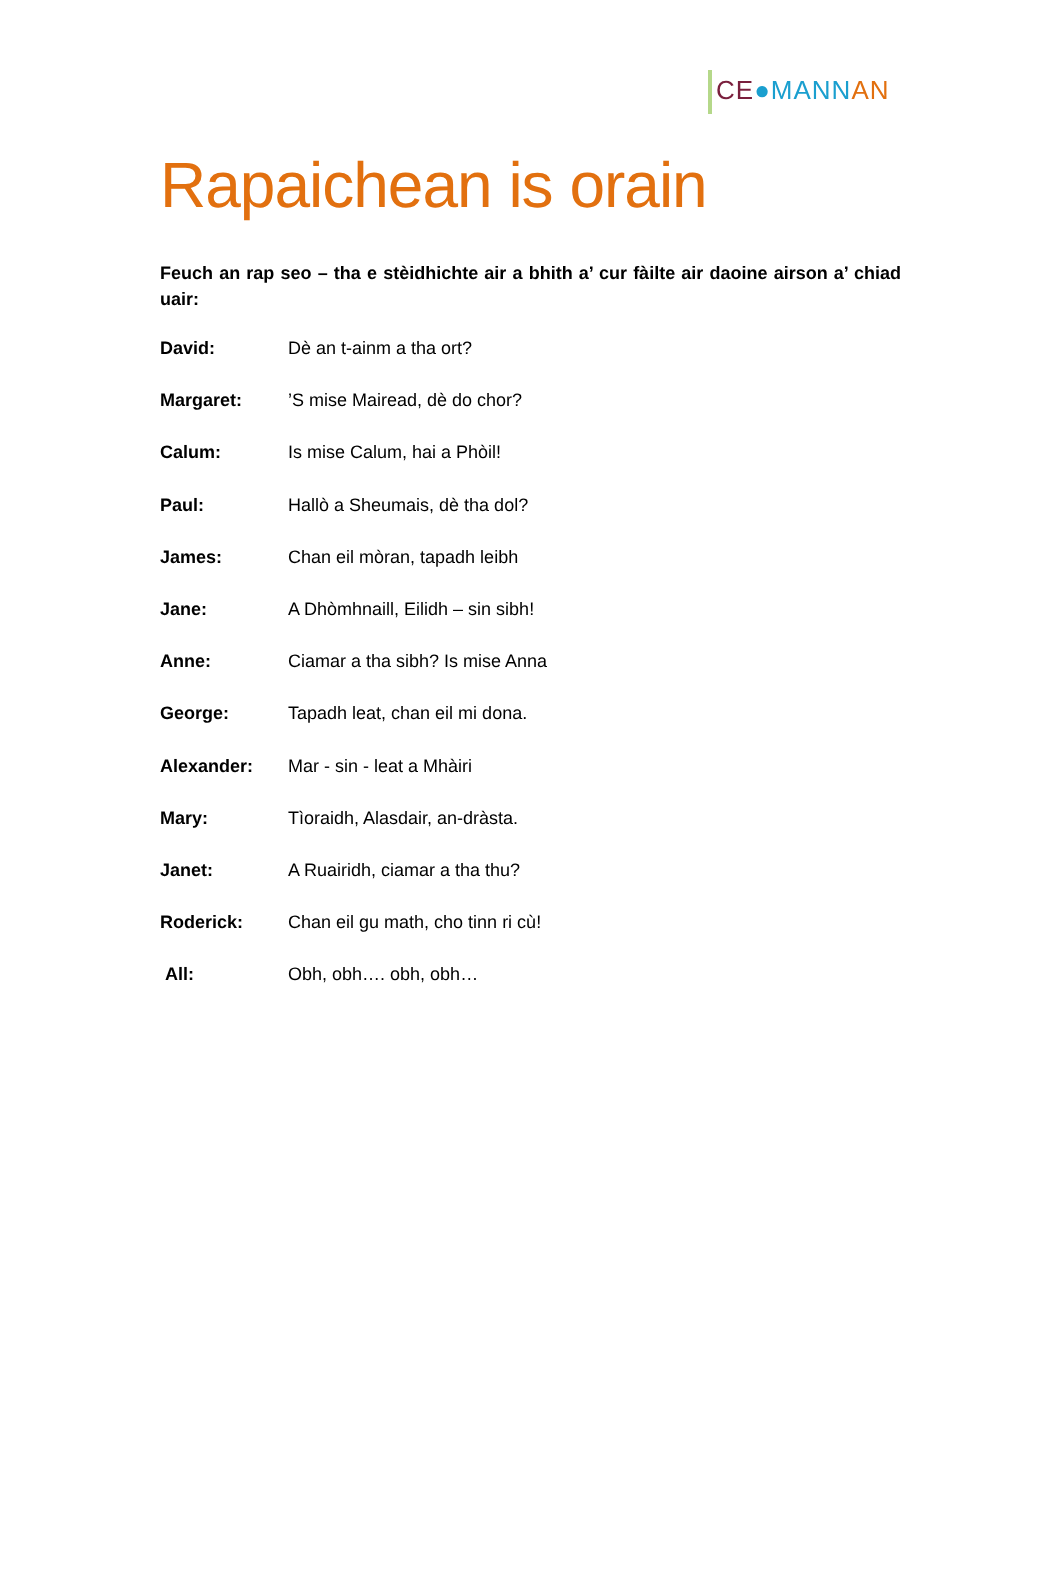CE●MANN AN
Rapaichean is orain
Feuch an rap seo – tha e stèidhichte air a bhith a’ cur fàilte air daoine airson a’ chiad uair:
David: Dè an t-ainm a tha ort?
Margaret:’S mise Mairead, dè do chor?
Calum: Is mise Calum, hai a Phòil!
Paul: Hallò a Sheumais, dè tha dol?
James: Chan eil mòran, tapadh leibh
Jane: A Dhòmhnaill, Eilidh – sin sibh!
Anne: Ciamar a tha sibh? Is mise Anna
George: Tapadh leat, chan eil mi dona.
Alexander: Mar - sin - leat a Mhàiri
Mary: Tìoraidh, Alasdair, an-dràsta.
Janet: A Ruairidh, ciamar a tha thu?
Roderick: Chan eil gu math, cho tinn ri cù!
All: Obh, obh…. obh, obh…